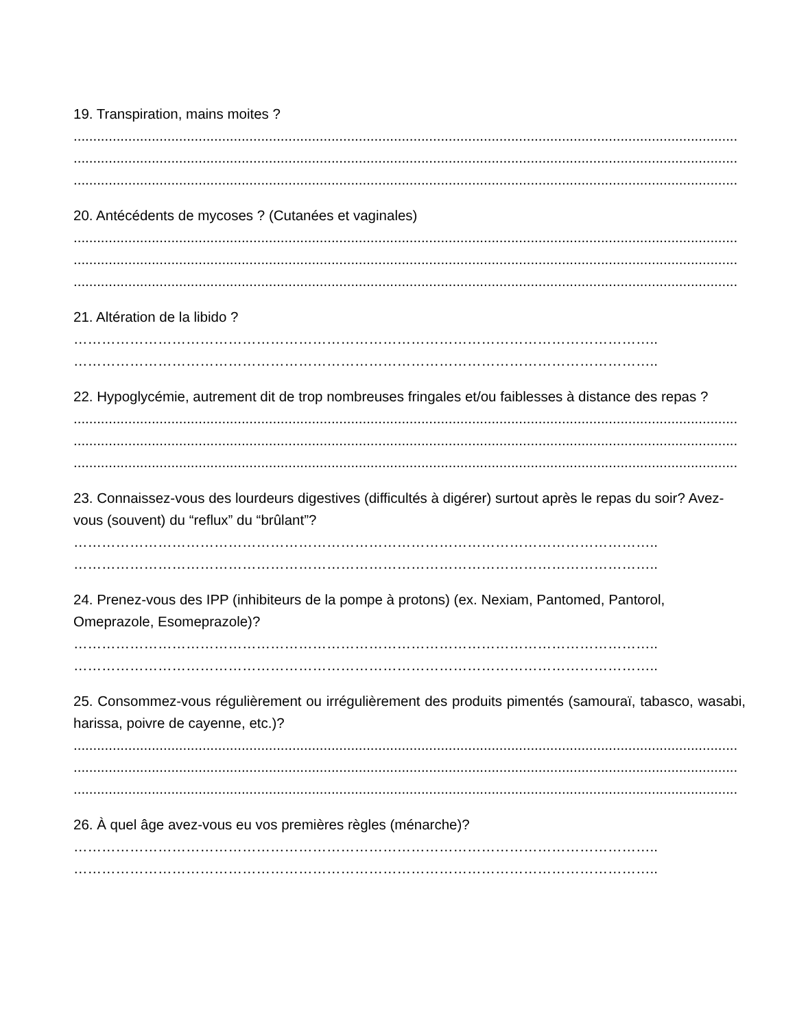19. Transpiration, mains moites ?
..........................................................................................................................................................................
..........................................................................................................................................................................
..........................................................................................................................................................................
20. Antécédents de mycoses ? (Cutanées et vaginales)
..........................................................................................................................................................................
..........................................................................................................................................................................
..........................................................................................................................................................................
21. Altération de la libido ?
……………………………………………………………………………………………………………..
……………………………………………………………………………………………………………..
22. Hypoglycémie, autrement dit de trop nombreuses fringales et/ou faiblesses à distance des repas ?
..........................................................................................................................................................................
..........................................................................................................................................................................
..........................................................................................................................................................................
23. Connaissez-vous des lourdeurs digestives (difficultés à digérer) surtout après le repas du soir? Avez-vous (souvent) du “reflux” du “brûlant”?
……………………………………………………………………………………………………………..
……………………………………………………………………………………………………………..
24. Prenez-vous des IPP (inhibiteurs de la pompe à protons) (ex. Nexiam, Pantomed, Pantorol, Omeprazole, Esomeprazole)?
……………………………………………………………………………………………………………..
……………………………………………………………………………………………………………..
25. Consommez-vous régulièrement ou irrégulièrement des produits pimentés (samouraï, tabasco, wasabi, harissa, poivre de cayenne, etc.)?
..........................................................................................................................................................................
..........................................................................................................................................................................
..........................................................................................................................................................................
26. À quel âge avez-vous eu vos premières règles (ménarche)?
……………………………………………………………………………………………………………..
……………………………………………………………………………………………………………..